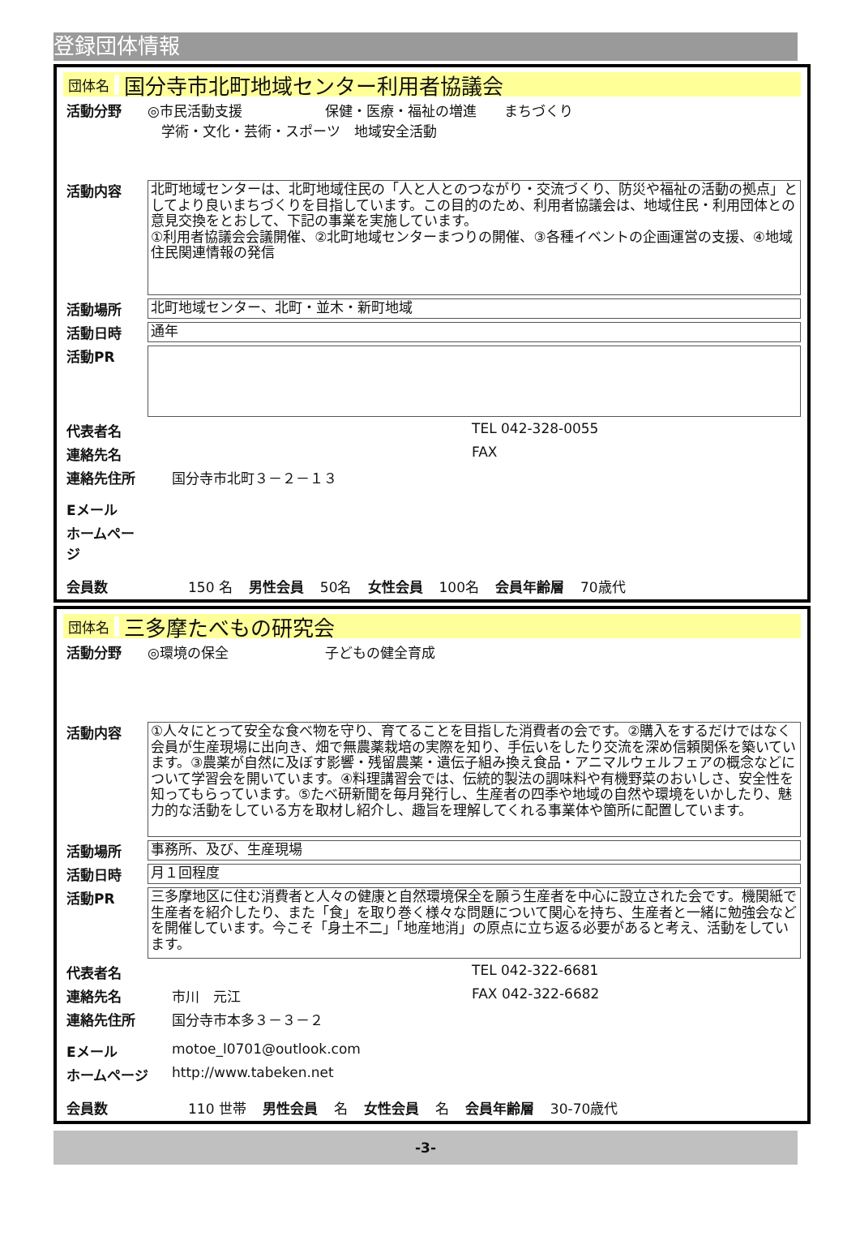登録団体情報
団体名 国分寺市北町地域センター利用者協議会
活動分野 ◎市民活動支援　　　　　　保健・医療・福祉の増進　　まちづくり
　学術・文化・芸術・スポーツ　地域安全活動
活動内容
北町地域センターは、北町地域住民の「人と人とのつながり・交流づくり、防災や福祉の活動の拠点」としてより良いまちづくりを目指しています。この目的のため、利用者協議会は、地域住民・利用団体との意見交換をとおして、下記の事業を実施しています。
①利用者協議会会議開催、②北町地域センターまつりの開催、③各種イベントの企画運営の支援、④地域住民関連情報の発信
活動場所
北町地域センター、北町・並木・新町地域
活動日時
通年
活動PR
代表者名 TEL 042-328-0055
連絡先名 FAX
連絡先住所 国分寺市北町３－２－１３
Eメール
ホームページ
会員数 150 名 男性会員 50名 女性会員 100名 会員年齢層 70歳代
団体名 三多摩たべもの研究会
活動分野 ◎環境の保全　　　　　　　子どもの健全育成
活動内容
①人々にとって安全な食べ物を守り、育てることを目指した消費者の会です。②購入をするだけではなく会員が生産現場に出向き、畑で無農薬栽培の実際を知り、手伝いをしたり交流を深め信頼関係を築いています。③農薬が自然に及ぼす影響・残留農薬・遺伝子組み換え食品・アニマルウェルフェアの概念などについて学習会を開いています。④料理講習会では、伝統的製法の調味料や有機野菜のおいしさ、安全性を知ってもらっています。⑤たべ研新聞を毎月発行し、生産者の四季や地域の自然や環境をいかしたり、魅力的な活動をしている方を取材し紹介し、趣旨を理解してくれる事業体や箇所に配置しています。
活動場所
事務所、及び、生産現場
活動日時
月１回程度
活動PR
三多摩地区に住む消費者と人々の健康と自然環境保全を願う生産者を中心に設立された会です。機関紙で生産者を紹介したり、また「食」を取り巻く様々な問題について関心を持ち、生産者と一緒に勉強会などを開催しています。今こそ「身土不二」「地産地消」の原点に立ち返る必要があると考え、活動をしています。
代表者名 TEL 042-322-6681
連絡先名 市川　元江 FAX 042-322-6682
連絡先住所 国分寺市本多３－３－２
Eメール motoe_l0701@outlook.com
ホームページ http://www.tabeken.net
会員数 110 世帯 男性会員 名 女性会員 名 会員年齢層 30-70歳代
-3-